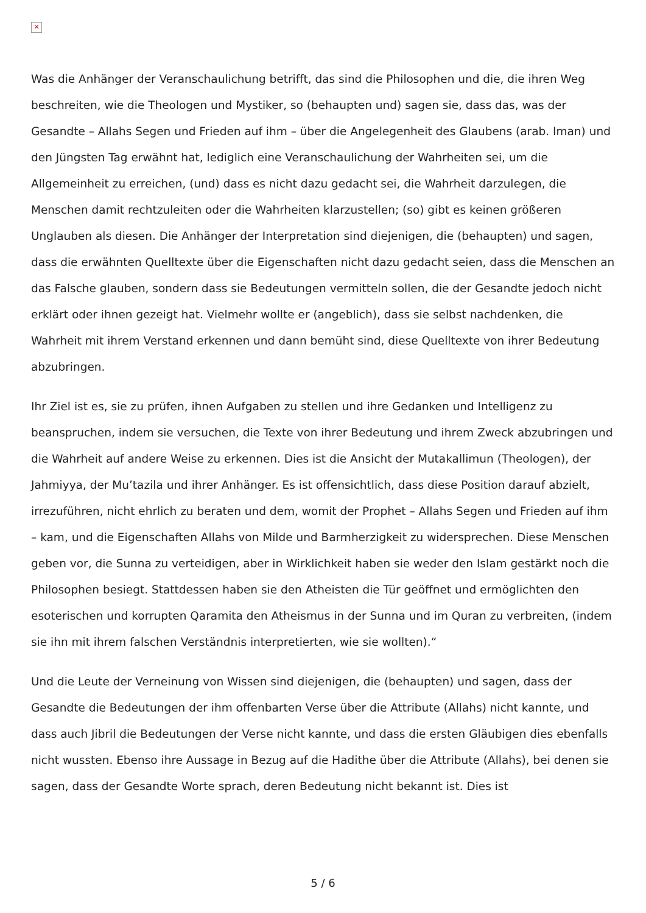✕
Was die Anhänger der Veranschaulichung betrifft, das sind die Philosophen und die, die ihren Weg beschreiten, wie die Theologen und Mystiker, so (behaupten und) sagen sie, dass das, was der Gesandte – Allahs Segen und Frieden auf ihm – über die Angelegenheit des Glaubens (arab. Iman) und den Jüngsten Tag erwähnt hat, lediglich eine Veranschaulichung der Wahrheiten sei, um die Allgemeinheit zu erreichen, (und) dass es nicht dazu gedacht sei, die Wahrheit darzulegen, die Menschen damit rechtzuleiten oder die Wahrheiten klarzustellen; (so) gibt es keinen größeren Unglauben als diesen. Die Anhänger der Interpretation sind diejenigen, die (behaupten) und sagen, dass die erwähnten Quelltexte über die Eigenschaften nicht dazu gedacht seien, dass die Menschen an das Falsche glauben, sondern dass sie Bedeutungen vermitteln sollen, die der Gesandte jedoch nicht erklärt oder ihnen gezeigt hat. Vielmehr wollte er (angeblich), dass sie selbst nachdenken, die Wahrheit mit ihrem Verstand erkennen und dann bemüht sind, diese Quelltexte von ihrer Bedeutung abzubringen.
Ihr Ziel ist es, sie zu prüfen, ihnen Aufgaben zu stellen und ihre Gedanken und Intelligenz zu beanspruchen, indem sie versuchen, die Texte von ihrer Bedeutung und ihrem Zweck abzubringen und die Wahrheit auf andere Weise zu erkennen. Dies ist die Ansicht der Mutakallimun (Theologen), der Jahmiyya, der Mu’tazila und ihrer Anhänger. Es ist offensichtlich, dass diese Position darauf abzielt, irrezuführen, nicht ehrlich zu beraten und dem, womit der Prophet – Allahs Segen und Frieden auf ihm – kam, und die Eigenschaften Allahs von Milde und Barmherzigkeit zu widersprechen. Diese Menschen geben vor, die Sunna zu verteidigen, aber in Wirklichkeit haben sie weder den Islam gestärkt noch die Philosophen besiegt. Stattdessen haben sie den Atheisten die Tür geöffnet und ermöglichten den esoterischen und korrupten Qaramita den Atheismus in der Sunna und im Quran zu verbreiten, (indem sie ihn mit ihrem falschen Verständnis interpretierten, wie sie wollten).“
Und die Leute der Verneinung von Wissen sind diejenigen, die (behaupten) und sagen, dass der Gesandte die Bedeutungen der ihm offenbarten Verse über die Attribute (Allahs) nicht kannte, und dass auch Jibril die Bedeutungen der Verse nicht kannte, und dass die ersten Gläubigen dies ebenfalls nicht wussten. Ebenso ihre Aussage in Bezug auf die Hadithe über die Attribute (Allahs), bei denen sie sagen, dass der Gesandte Worte sprach, deren Bedeutung nicht bekannt ist. Dies ist
5 / 6